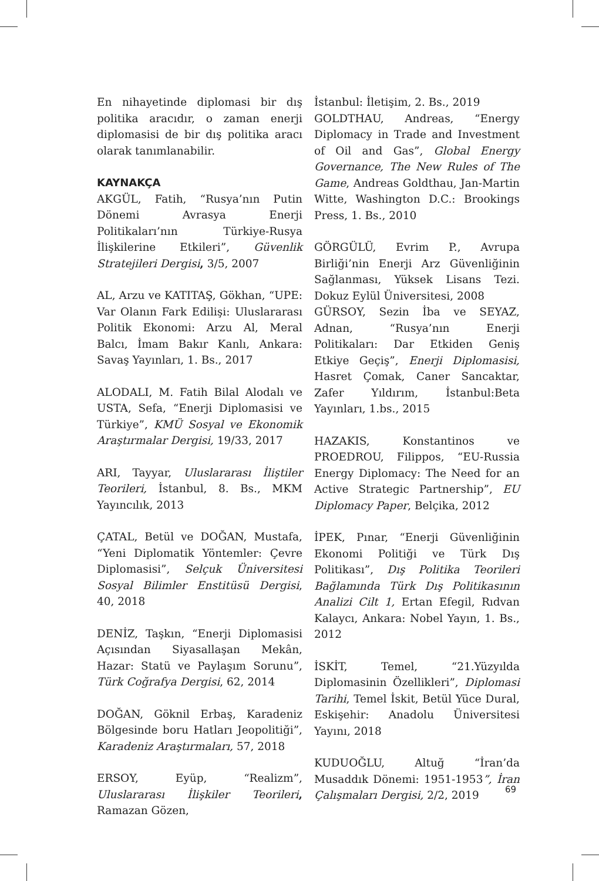En nihayetinde diplomasi bir dış politika aracıdır, o zaman enerji diplomasisi de bir dış politika aracı olarak tanımlanabilir.
KAYNAKÇA
AKGÜL, Fatih, “Rusya’nın Putin Dönemi Avrasya Enerji Politikaları’nın Türkiye-Rusya İlişkilerine Etkileri”, Güvenlik Stratejileri Dergisi, 3/5, 2007
AL, Arzu ve KATITAŞ, Gökhan, “UPE: Var Olanın Fark Edilişi: Uluslararası Politik Ekonomi: Arzu Al, Meral Balcı, İmam Bakır Kanlı, Ankara: Savaş Yayınları, 1. Bs., 2017
ALODALI, M. Fatih Bilal Alodalı ve USTA, Sefa, “Enerji Diplomasisi ve Türkiye”, KMÜ Sosyal ve Ekonomik Araştırmalar Dergisi, 19/33, 2017
ARI, Tayyar, Uluslararası İliştiler Teorileri, İstanbul, 8. Bs., MKM Yayıncılık, 2013
ÇATAL, Betül ve DOĞAN, Mustafa, “Yeni Diplomatik Yöntemler: Çevre Diplomasisi”, Selçuk Üniversitesi Sosyal Bilimler Enstitüsü Dergisi, 40, 2018
DENİZ, Taşkın, “Enerji Diplomasisi Açısından Siyasallaşan Mekân, Hazar: Statü ve Paylaşım Sorunu”, Türk Coğrafya Dergisi, 62, 2014
DOĞAN, Göknil Erbaş, Karadeniz Bölgesinde boru Hatları Jeopolitiği”, Karadeniz Araştırmaları, 57, 2018
ERSOY, Eyüp, “Realizm”, Uluslararası İlişkiler Teorileri, Ramazan Gözen,
İstanbul: İletişim, 2. Bs., 2019
GOLDTHAU, Andreas, “Energy Diplomacy in Trade and Investment of Oil and Gas”, Global Energy Governance, The New Rules of The Game, Andreas Goldthau, Jan-Martin Witte, Washington D.C.: Brookings Press, 1. Bs., 2010
GÖRGÜLÜ, Evrim P., Avrupa Birliği’nin Enerji Arz Güvenliğinin Sağlanması, Yüksek Lisans Tezi. Dokuz Eylül Üniversitesi, 2008
GÜRSOY, Sezin İba ve SEYAZ, Adnan, “Rusya’nın Enerji Politikaları: Dar Etkiden Geniş Etkiye Geçiş”, Enerji Diplomasisi, Hasret Çomak, Caner Sancaktar, Zafer Yıldırım, İstanbul:Beta Yayınları, 1.bs., 2015
HAZAKIS, Konstantinos ve PROEDROU, Filippos, “EU-Russia Energy Diplomacy: The Need for an Active Strategic Partnership”, EU Diplomacy Paper, Belçika, 2012
İPEK, Pınar, “Enerji Güvenliğinin Ekonomi Politiği ve Türk Dış Politikası”, Dış Politika Teorileri Bağlamında Türk Dış Politikasının Analizi Cilt 1, Ertan Efegil, Rıdvan Kalaycı, Ankara: Nobel Yayın, 1. Bs., 2012
İSKİT, Temel, “21.Yüzyılda Diplomasinin Özellikleri”, Diplomasi Tarihi, Temel İskit, Betül Yüce Dural, Eskişehir: Anadolu Üniversitesi Yayını, 2018
KUDUOĞLU, Altuğ “İran’da Musaddık Dönemi: 1951-1953”, İran Çalışmaları Dergisi, 2/2, 2019
69